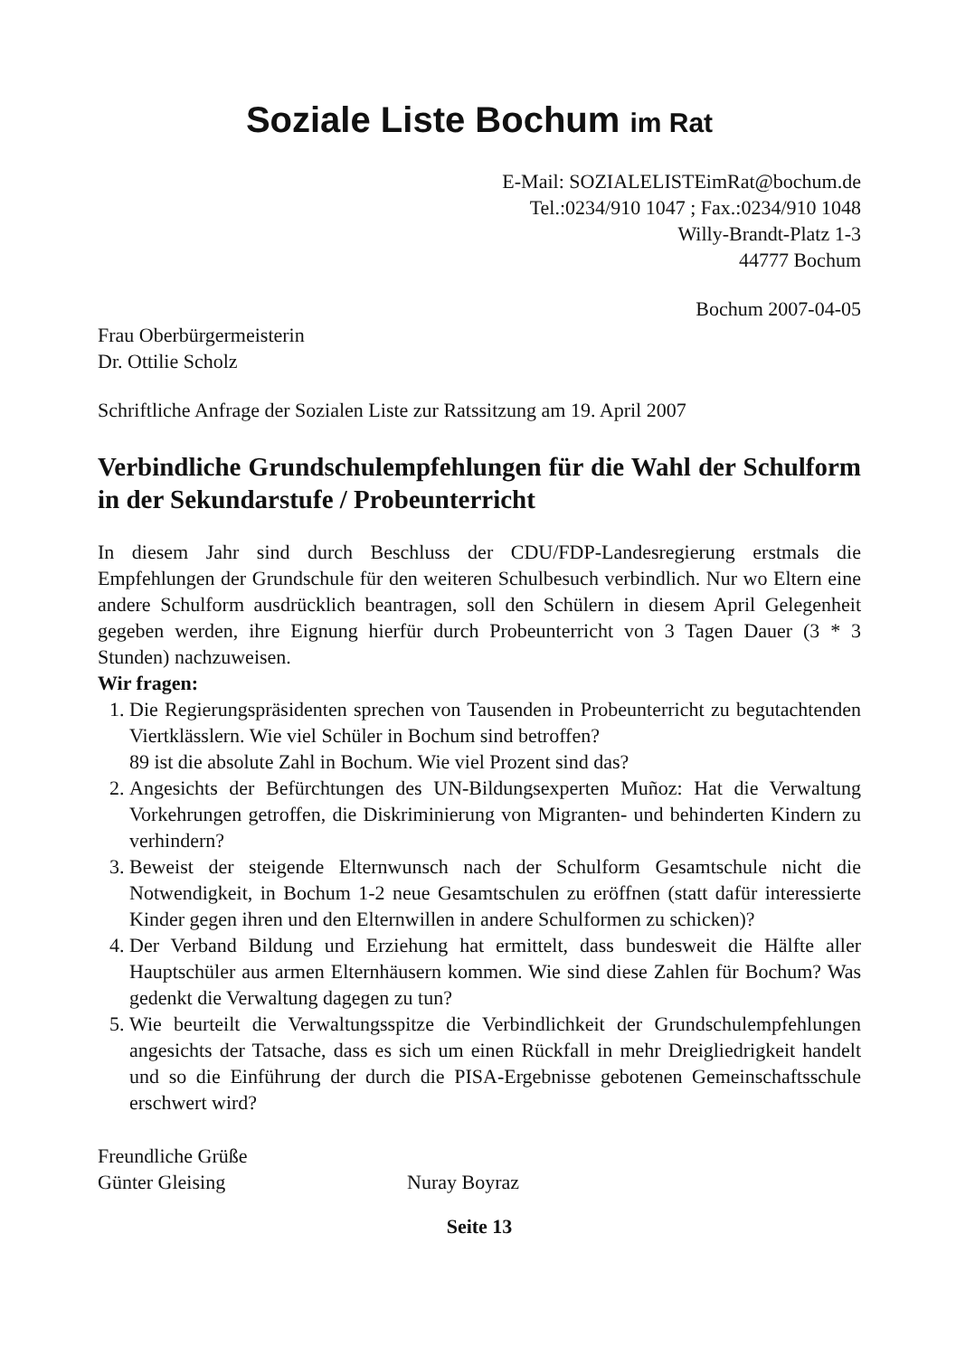Soziale Liste Bochum im Rat
E-Mail: SOZIALELISTEimRat@bochum.de
Tel.:0234/910 1047 ; Fax.:0234/910 1048
Willy-Brandt-Platz 1-3
44777 Bochum
Bochum 2007-04-05
Frau Oberbürgermeisterin
Dr. Ottilie Scholz
Schriftliche Anfrage der Sozialen Liste zur Ratssitzung am 19. April 2007
Verbindliche Grundschulempfehlungen für die Wahl der Schulform in der Sekundarstufe / Probeunterricht
In diesem Jahr sind durch Beschluss der CDU/FDP-Landesregierung erstmals die Empfehlungen der Grundschule für den weiteren Schulbesuch verbindlich. Nur wo Eltern eine andere Schulform ausdrücklich beantragen, soll den Schülern in diesem April Gelegenheit gegeben werden, ihre Eignung hierfür durch Probeunterricht von 3 Tagen Dauer (3 * 3 Stunden) nachzuweisen.
Wir fragen:
1. Die Regierungspräsidenten sprechen von Tausenden in Probeunterricht zu begutachtenden Viertklässlern. Wie viel Schüler in Bochum sind betroffen?
89 ist die absolute Zahl in Bochum. Wie viel Prozent sind das?
2. Angesichts der Befürchtungen des UN-Bildungsexperten Muñoz: Hat die Verwaltung Vorkehrungen getroffen, die Diskriminierung von Migranten- und behinderten Kindern zu verhindern?
3. Beweist der steigende Elternwunsch nach der Schulform Gesamtschule nicht die Notwendigkeit, in Bochum 1-2 neue Gesamtschulen zu eröffnen (statt dafür interessierte Kinder gegen ihren und den Elternwillen in andere Schulformen zu schicken)?
4. Der Verband Bildung und Erziehung hat ermittelt, dass bundesweit die Hälfte aller Hauptschüler aus armen Elternhäusern kommen. Wie sind diese Zahlen für Bochum? Was gedenkt die Verwaltung dagegen zu tun?
5. Wie beurteilt die Verwaltungsspitze die Verbindlichkeit der Grundschulempfehlungen angesichts der Tatsache, dass es sich um einen Rückfall in mehr Dreigliedrigkeit handelt und so die Einführung der durch die PISA-Ergebnisse gebotenen Gemeinschaftsschule erschwert wird?
Freundliche Grüße
Günter Gleising Nuray Boyraz
Seite 13